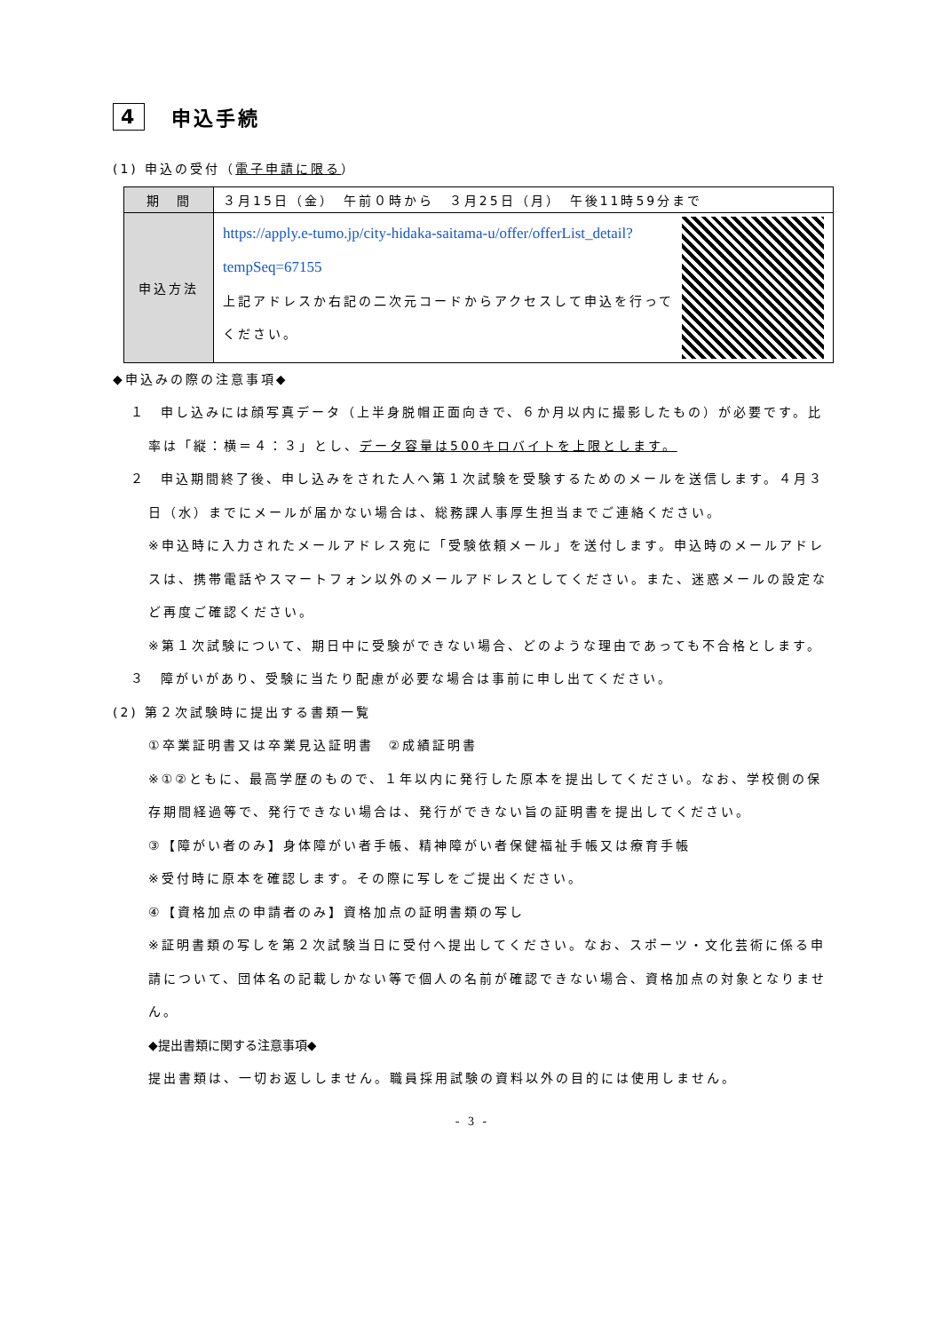4 申込手続
(1) 申込の受付（電子申請に限る）
| 期 間 | ３月15日（金） 午前０時から ３月25日（月） 午後11時59分まで |
| 申込方法 | https://apply.e-tumo.jp/city-hidaka-saitama-u/offer/offerList_detail?tempSeq=67155 上記アドレスか右記の二次元コードからアクセスして申込を行ってください。 |
◆申込みの際の注意事項◆
１　申し込みには顔写真データ（上半身脱帽正面向きで、６か月以内に撮影したもの）が必要です。比率は「縦：横＝４：３」とし、データ容量は500キロバイトを上限とします。
２　申込期間終了後、申し込みをされた人へ第１次試験を受験するためのメールを送信します。４月３日（水）までにメールが届かない場合は、総務課人事厚生担当までご連絡ください。
※申込時に入力されたメールアドレス宛に「受験依頼メール」を送付します。申込時のメールアドレスは、携帯電話やスマートフォン以外のメールアドレスとしてください。また、迷惑メールの設定など再度ご確認ください。
※第１次試験について、期日中に受験ができない場合、どのような理由であっても不合格とします。
３　障がいがあり、受験に当たり配慮が必要な場合は事前に申し出てください。
(2) 第２次試験時に提出する書類一覧
①卒業証明書又は卒業見込証明書　②成績証明書
※①②ともに、最高学歴のもので、１年以内に発行した原本を提出してください。なお、学校側の保存期間経過等で、発行できない場合は、発行ができない旨の証明書を提出してください。
③【障がい者のみ】身体障がい者手帳、精神障がい者保健福祉手帳又は療育手帳
※受付時に原本を確認します。その際に写しをご提出ください。
④【資格加点の申請者のみ】資格加点の証明書類の写し
※証明書類の写しを第２次試験当日に受付へ提出してください。なお、スポーツ・文化芸術に係る申請について、団体名の記載しかない等で個人の名前が確認できない場合、資格加点の対象となりません。
◆提出書類に関する注意事項◆
提出書類は、一切お返ししません。職員採用試験の資料以外の目的には使用しません。
- 3 -